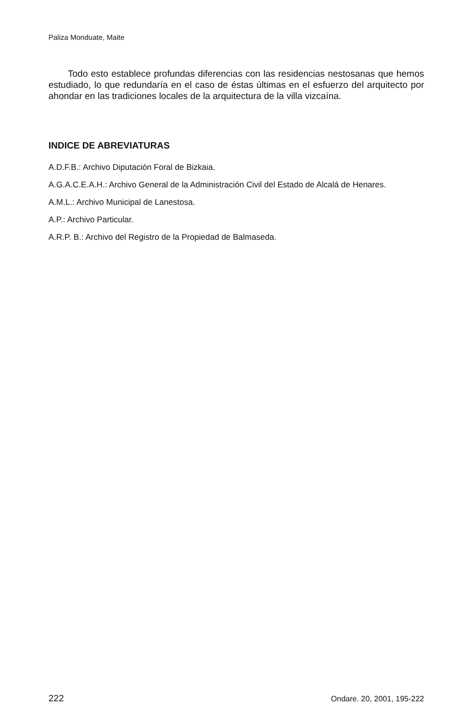Paliza Monduate, Maite
Todo esto establece profundas diferencias con las residencias nestosanas que hemos estudiado, lo que redundaría en el caso de éstas últimas en el esfuerzo del arquitecto por ahondar en las tradiciones locales de la arquitectura de la villa vizcaína.
INDICE DE ABREVIATURAS
A.D.F.B.: Archivo Diputación Foral de Bizkaia.
A.G.A.C.E.A.H.: Archivo General de la Administración Civil del Estado de Alcalá de Henares.
A.M.L.: Archivo Municipal de Lanestosa.
A.P.: Archivo Particular.
A.R.P. B.: Archivo del Registro de la Propiedad de Balmaseda.
222 Ondare. 20, 2001, 195-222